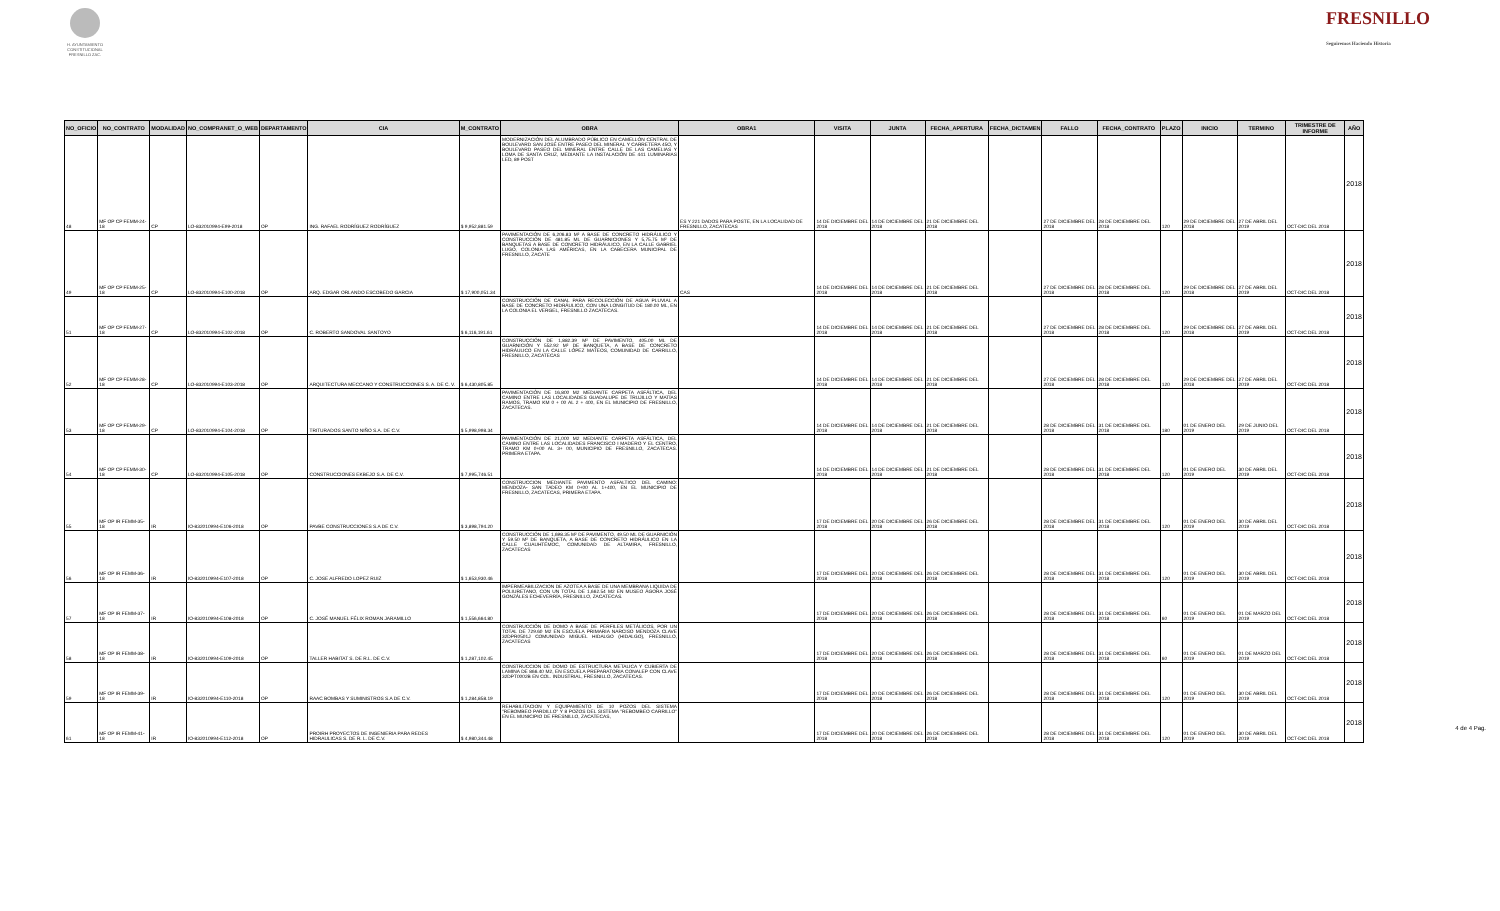H. AYUNTAMIENTO CONSTITUCIONAL FRESNILLO ZAC.
FRESNILLO
Seguiremos Haciendo Historia
| NO_OFICIO | NO_CONTRATO | MODALIDAD | NO_COMPRANET_O_WEB | DEPARTAMENTO | CIA | M_CONTRATO | OBRA | OBRA1 | VISITA | JUNTA | FECHA_APERTURA | FECHA_DICTAMEN | FALLO | FECHA_CONTRATO | PLAZO | INICIO | TERMINO | TRIMESTRE DE INFORME | AÑO |
| --- | --- | --- | --- | --- | --- | --- | --- | --- | --- | --- | --- | --- | --- | --- | --- | --- | --- | --- | --- |
| 48 | MF OP CP FEMM-24-18 | CP | LO-832010994-E99-2018 | OP | ING. RAFAEL RODRÍGUEZ RODRÍGUEZ | $ 9,952,881.59 | MODERNIZACIÓN DEL ALUMBRADO PÚBLICO EN CAMELLÓN CENTRAL DE BOULEVARD SAN JOSÉ ENTRE PASEO DEL MINERAL Y CARRETERA 45O, Y BOULEVARD PASEO DEL MINERAL ENTRE CALLE DE LAS CAMELIAS Y LOMA DE SANTA CRUZ, MEDIANTE LA INSTALACIÓN DE 441 LUMINARIAS LED, 89 POST | ES Y 221 DADOS PARA POSTE, EN LA LOCALIDAD DE FRESNILLO, ZACATECAS | 14 DE DICIEMBRE DEL 2018 | 14 DE DICIEMBRE DEL 2018 | 21 DE DICIEMBRE DEL 2018 | | 27 DE DICIEMBRE DEL 2018 | 28 DE DICIEMBRE DEL 2018 | 120 | 29 DE DICIEMBRE DEL 2018 | 27 DE ABRIL DEL 2019 | OCT-DIC DEL 2018 | 2018 |
| 49 | MF OP CP FEMM-25-18 | CP | LO-832010994-E100-2018 | OP | ARQ. EDGAR ORLANDO ESCOBEDO GARCIA | $ 17,900,051.34 | PAVIMENTACIÓN DE 6,206.83 M² A BASE DE CONCRETO HIDRÁULICO Y CONSTRUCCIÓN DE 481.85 ML DE GUARNICIONES Y 5,75.75 M² DE BANQUETAS A BASE DE CONCRETO HIDRÁULICO, EN LA CALLE GABRIEL LUGO, COLONIA LAS AMÉRICAS, EN LA CABECERA MUNICIPAL DE FRESNILLO, ZACATE | CAS | 14 DE DICIEMBRE DEL 2018 | 14 DE DICIEMBRE DEL 2018 | 21 DE DICIEMBRE DEL 2018 | | 27 DE DICIEMBRE DEL 2018 | 28 DE DICIEMBRE DEL 2018 | 120 | 29 DE DICIEMBRE DEL 2018 | 27 DE ABRIL DEL 2019 | OCT-DIC DEL 2018 | 2018 |
| 51 | MF OP CP FEMM-27-18 | CP | LO-832010994-E102-2018 | OP | C. ROBERTO SANDOVAL SANTOYO | $ 6,116,191.61 | CONSTRUCCIÓN DE CANAL PARA RECOLECCIÓN DE AGUA PLUVIAL A BASE DE CONCRETO HIDRÁULICO, CON UNA LONGITUD DE 180.00 ML, EN LA COLONIA EL VERGEL, FRESNILLO ZACATECAS. | | 14 DE DICIEMBRE DEL 2018 | 14 DE DICIEMBRE DEL 2018 | 21 DE DICIEMBRE DEL 2018 | | 27 DE DICIEMBRE DEL 2018 | 28 DE DICIEMBRE DEL 2018 | 120 | 29 DE DICIEMBRE DEL 2018 | 27 DE ABRIL DEL 2019 | OCT-DIC DEL 2018 | 2018 |
| 52 | MF OP CP FEMM-28-18 | CP | LO-832010994-E103-2018 | OP | ARQUITECTURA MECCANO Y CONSTRUCCIONES S. A. DE C. V. | $ 6,430,805.85 | CONSTRUCCIÓN DE 1,882.39 M² DE PAVIMENTO, 405.00 ML DE GUARNICIÓN Y 552.92 M² DE BANQUETA, A BASE DE CONCRETO HIDRÁULICO EN LA CALLE LÓPEZ MATEOS, COMUNIDAD DE CARRILLO, FRESNILLO, ZACATECAS | | 14 DE DICIEMBRE DEL 2018 | 14 DE DICIEMBRE DEL 2018 | 21 DE DICIEMBRE DEL 2018 | | 27 DE DICIEMBRE DEL 2018 | 28 DE DICIEMBRE DEL 2018 | 120 | 29 DE DICIEMBRE DEL 2018 | 27 DE ABRIL DEL 2019 | OCT-DIC DEL 2018 | 2018 |
| 53 | MF OP CP FEMM-29-18 | CP | LO-832010994-E104-2018 | OP | TRITURADOS SANTO NIÑO S.A. DE C.V. | $ 5,998,998.34 | PAVIMENTACIÓN DE 16,800 M2 MEDIANTE CARPETA ASFÁLTICA, DEL CAMINO ENTRE LAS LOCALIDADES GUADALUPE DE TRUJILLO Y MATÍAS RAMOS, TRAMO KM 0 + 00 AL 2 + 400, EN EL MUNICIPIO DE FRESNILLO, ZACATECAS. | | 14 DE DICIEMBRE DEL 2018 | 14 DE DICIEMBRE DEL 2018 | 21 DE DICIEMBRE DEL 2018 | | 28 DE DICIEMBRE DEL 2018 | 31 DE DICIEMBRE DEL 2018 | 180 | 01 DE ENERO DEL 2019 | 29 DE JUNIO DEL 2019 | OCT-DIC DEL 2018 | 2018 |
| 54 | MF OP CP FEMM-30-18 | CP | LO-832010994-E105-2018 | OP | CONSTRUCCIONES EKBEJO S.A. DE C.V. | $ 7,995,746.51 | PAVIMENTACIÓN DE 21,000 M2 MEDIANTE CARPETA ASFÁLTICA, DEL CAMINO ENTRE LAS LOCALIDADES FRANCISCO I MADERO Y EL CENTRO, TRAMO KM 0+00 AL 3+ 00, MUNICIPIO DE FRESNILLO, ZACATECAS. PRIMERA ETAPA. | | 14 DE DICIEMBRE DEL 2018 | 14 DE DICIEMBRE DEL 2018 | 21 DE DICIEMBRE DEL 2018 | | 28 DE DICIEMBRE DEL 2018 | 31 DE DICIEMBRE DEL 2018 | 120 | 01 DE ENERO DEL 2019 | 30 DE ABRIL DEL 2019 | OCT-DIC DEL 2018 | 2018 |
| 55 | MF OP IR FEMM-35-18 | IR | IO-832010994-E106-2018 | OP | PAVBE CONSTRUCCIONES S.A DE C.V. | $ 3,898,794.20 | CONSTRUCCION MEDIANTE PAVIMENTO ASFALTICO DEL CAMINO: MENDOZA- SAN TADEO KM 0+00 AL 1+400, EN EL MUNICIPIO DE FRESNILLO, ZACATECAS, PRIMERA ETAPA. | | 17 DE DICIEMBRE DEL 2018 | 20 DE DICIEMBRE DEL 2018 | 26 DE DICIEMBRE DEL 2018 | | 28 DE DICIEMBRE DEL 2018 | 31 DE DICIEMBRE DEL 2018 | 120 | 01 DE ENERO DEL 2019 | 30 DE ABRIL DEL 2019 | OCT-DIC DEL 2018 | 2018 |
| 56 | MF OP IR FEMM-36-18 | IR | IO-832010994-E107-2018 | OP | C. JOSE ALFREDO LOPEZ RUIZ | $ 1,653,930.46 | CONSTRUCCIÓN DE 1,698.35 M² DE PAVIMENTO, 49.50 ML DE GUARNICIÓN Y 59.50 M² DE BANQUETA, A BASE DE CONCRETO HIDRÁULICO EN LA CALLE CUAUHTÉMOC, COMUNIDAD DE ALTAMIRA, FRESNILLO, ZACATECAS | | 17 DE DICIEMBRE DEL 2018 | 20 DE DICIEMBRE DEL 2018 | 26 DE DICIEMBRE DEL 2018 | | 28 DE DICIEMBRE DEL 2018 | 31 DE DICIEMBRE DEL 2018 | 120 | 01 DE ENERO DEL 2019 | 30 DE ABRIL DEL 2019 | OCT-DIC DEL 2018 | 2018 |
| 57 | MF OP IR FEMM-37-18 | IR | IO-832010994-E108-2018 | OP | C. JOSÉ MANUEL FÉLIX ROMAN JARAMILLO | $ 1,556,664.80 | IMPERMEABILIZACION DE AZOTEA A BASE DE UNA MEMBRANA LIQUIDA DE POLIURETANO, CON UN TOTAL DE 1,662.54 M2 EN MUSEO ÁGORA JOSÉ GONZÁLES ECHEVERRÍA, FRESNILLO, ZACATECAS. | | 17 DE DICIEMBRE DEL 2018 | 20 DE DICIEMBRE DEL 2018 | 26 DE DICIEMBRE DEL 2018 | | 28 DE DICIEMBRE DEL 2018 | 31 DE DICIEMBRE DEL 2018 | 60 | 01 DE ENERO DEL 2019 | 01 DE MARZO DEL 2019 | OCT-DIC DEL 2018 | 2018 |
| 58 | MF OP IR FEMM-38-18 | IR | IO-832010994-E109-2018 | OP | TALLER HABITAT S. DE R.L. DE C.V. | $ 1,287,102.45 | CONSTRUCCIÓN DE DOMO A BASE DE PERFILES METÁLICOS, POR UN TOTAL DE 729.60 M2 EN ESCUELA PRIMARIA NARCISO MENDOZA CLAVE 32DPR0501J COMUNIDAD MIGUEL HIDALGO (HIDALGO), FRESNILLO, ZACATECAS | | 17 DE DICIEMBRE DEL 2018 | 20 DE DICIEMBRE DEL 2018 | 26 DE DICIEMBRE DEL 2018 | | 28 DE DICIEMBRE DEL 2018 | 31 DE DICIEMBRE DEL 2018 | 60 | 01 DE ENERO DEL 2019 | 01 DE MARZO DEL 2019 | OCT-DIC DEL 2018 | 2018 |
| 59 | MF OP IR FEMM-39-18 | IR | IO-832010994-E110-2018 | OP | RAAC BOMBAS Y SUMINISTROS S.A DE C.V. | $ 1,284,858.19 | CONSTRUCCION DE DOMO DE ESTRUCTURA METALICA Y CUBIERTA DE LAMINA DE 866.40 M2, EN ESCUELA PREPARATORIA CONALEP CON CLAVE 32DPT0002B EN COL. INDUSTRIAL, FRESNILLO, ZACATECAS. | | 17 DE DICIEMBRE DEL 2018 | 20 DE DICIEMBRE DEL 2018 | 26 DE DICIEMBRE DEL 2018 | | 28 DE DICIEMBRE DEL 2018 | 31 DE DICIEMBRE DEL 2018 | 120 | 01 DE ENERO DEL 2019 | 30 DE ABRIL DEL 2019 | OCT-DIC DEL 2018 | 2018 |
| 61 | MF OP IR FEMM-41-18 | IR | IO-832010994-E112-2018 | OP | PROIRH PROYECTOS DE INGENIERIA PARA REDES HIDRAULICAS S. DE R. L. DE C.V. | $ 4,980,344.48 | REHABILITACION Y EQUIPAMIENTO DE 10 POZOS DEL SISTEMA "REBOMBEO PARDILLO" Y 8 POZOS DEL SISTEMA "REBOMBEO CARRILLO" EN EL MUNICIPIO DE FRESNILLO, ZACATECAS, | | 17 DE DICIEMBRE DEL 2018 | 20 DE DICIEMBRE DEL 2018 | 26 DE DICIEMBRE DEL 2018 | | 28 DE DICIEMBRE DEL 2018 | 31 DE DICIEMBRE DEL 2018 | 120 | 01 DE ENERO DEL 2019 | 30 DE ABRIL DEL 2019 | OCT-DIC DEL 2018 | 2018 |
4 de 4 Pag.